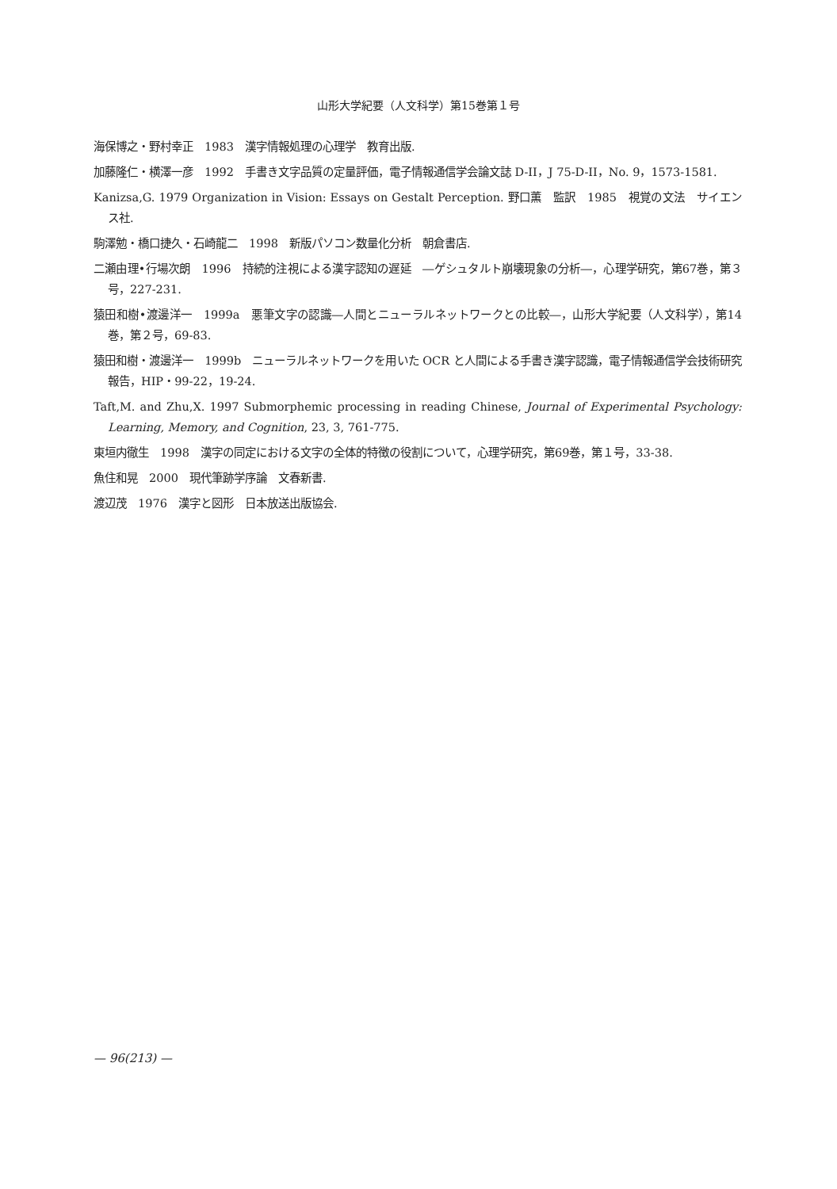山形大学紀要（人文科学）第15巻第１号
海保博之・野村幸正　1983　漢字情報処理の心理学　教育出版.
加藤隆仁・横澤一彦　1992　手書き文字品質の定量評価，電子情報通信学会論文誌 D-II，J 75-D-II，No. 9，1573-1581.
Kanizsa,G. 1979 Organization in Vision: Essays on Gestalt Perception. 野口薫　監訳　1985　視覚の文法　サイエンス社.
駒澤勉・橋口捷久・石崎龍二　1998　新版パソコン数量化分析　朝倉書店.
二瀬由理•行場次朗　1996　持続的注視による漢字認知の遅延　―ゲシュタルト崩壊現象の分析―，心理学研究，第67巻，第３号，227-231.
猿田和樹•渡邊洋一　1999a　悪筆文字の認識―人間とニューラルネットワークとの比較―，山形大学紀要（人文科学），第14巻，第２号，69-83.
猿田和樹・渡邊洋一　1999b　ニューラルネットワークを用いた OCR と人間による手書き漢字認識，電子情報通信学会技術研究報告，HIP・99-22，19-24.
Taft,M. and Zhu,X. 1997 Submorphemic processing in reading Chinese, Journal of Experimental Psychology: Learning, Memory, and Cognition, 23, 3, 761-775.
東垣内徹生　1998　漢字の同定における文字の全体的特徴の役割について，心理学研究，第69巻，第１号，33-38.
魚住和晃　2000　現代筆跡学序論　文春新書.
渡辺茂　1976　漢字と図形　日本放送出版協会.
— 96(213) —